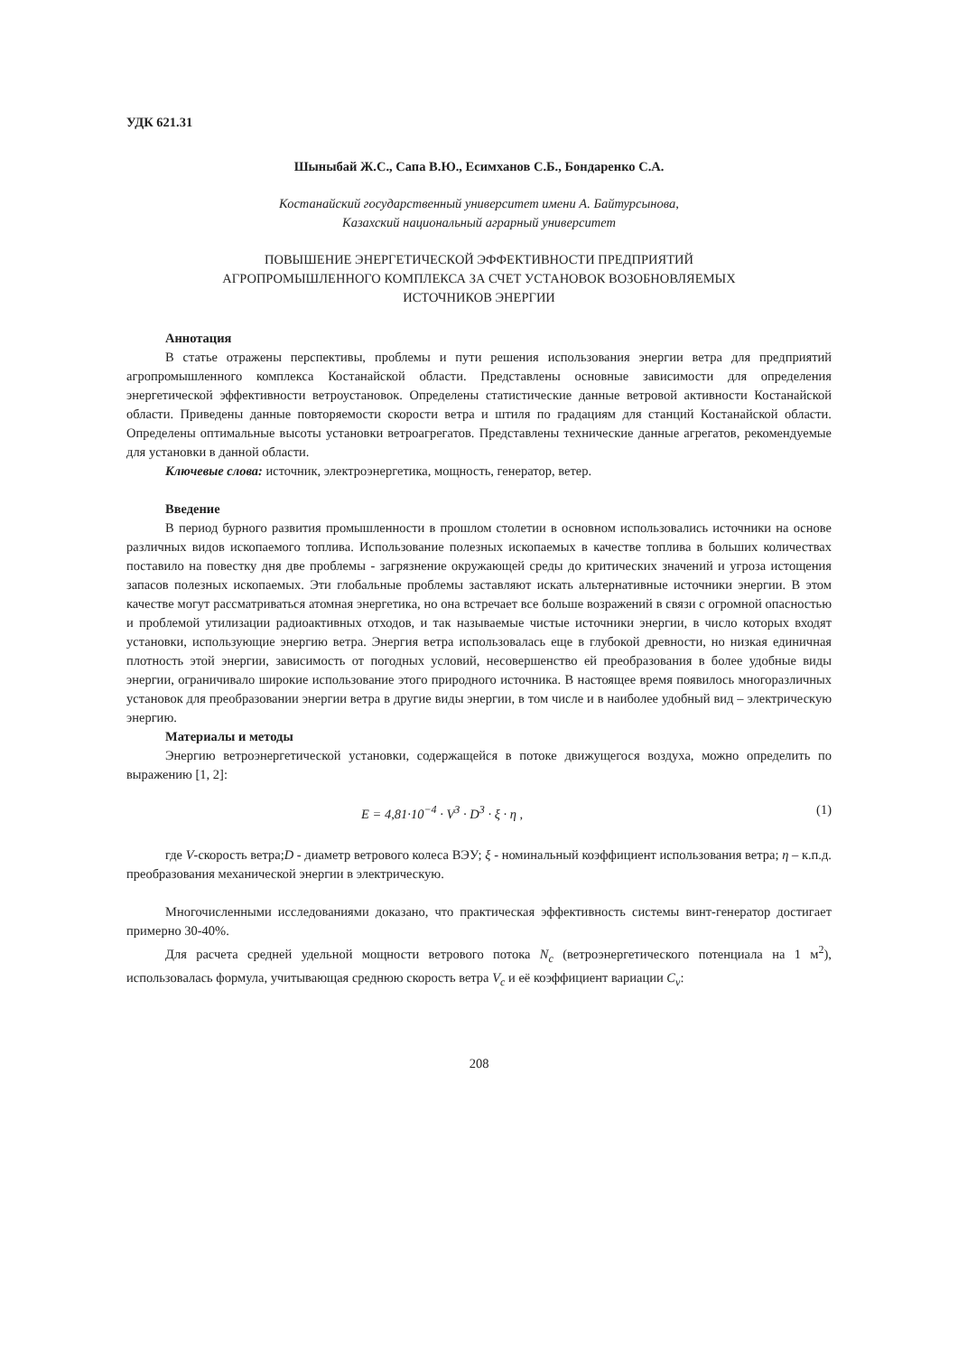УДК 621.31
Шыныбай Ж.С., Сапа В.Ю., Есимханов С.Б., Бондаренко С.А.
Костанайский государственный университет имени А. Байтурсынова,
Казахский национальный аграрный университет
ПОВЫШЕНИЕ ЭНЕРГЕТИЧЕСКОЙ ЭФФЕКТИВНОСТИ ПРЕДПРИЯТИЙ
АГРОПРОМЫШЛЕННОГО КОМПЛЕКСА ЗА СЧЕТ УСТАНОВОК ВОЗОБНОВЛЯЕМЫХ
ИСТОЧНИКОВ ЭНЕРГИИ
Аннотация
В статье отражены перспективы, проблемы и пути решения использования энергии ветра для предприятий агропромышленного комплекса Костанайской области. Представлены основные зависимости для определения энергетической эффективности ветроустановок. Определены статистические данные ветровой активности Костанайской области. Приведены данные повторяемости скорости ветра и штиля по градациям для станций Костанайской области. Определены оптимальные высоты установки ветроагрегатов. Представлены технические данные агрегатов, рекомендуемые для установки в данной области.
Ключевые слова: источник, электроэнергетика, мощность, генератор, ветер.
Введение
В период бурного развития промышленности в прошлом столетии в основном использовались источники на основе различных видов ископаемого топлива. Использование полезных ископаемых в качестве топлива в больших количествах поставило на повестку дня две проблемы - загрязнение окружающей среды до критических значений и угроза истощения запасов полезных ископаемых. Эти глобальные проблемы заставляют искать альтернативные источники энергии. В этом качестве могут рассматриваться атомная энергетика, но она встречает все больше возражений в связи с огромной опасностью и проблемой утилизации радиоактивных отходов, и так называемые чистые источники энергии, в число которых входят установки, использующие энергию ветра. Энергия ветра использовалась еще в глубокой древности, но низкая единичная плотность этой энергии, зависимость от погодных условий, несовершенство ей преобразования в более удобные виды энергии, ограничивало широкие использование этого природного источника. В настоящее время появилось многоразличных установок для преобразовании энергии ветра в другие виды энергии, в том числе и в наиболее удобный вид – электрическую энергию.
Материалы и методы
Энергию ветроэнергетической установки, содержащейся в потоке движущегося воздуха, можно определить по выражению [1, 2]:
E = 4,81·10<sup>−4</sup> · V<sup>3</sup> · D<sup>3</sup> · ξ · η , (1)
где V-скорость ветра;D - диаметр ветрового колеса ВЭУ; ξ - номинальный коэффициент использования ветра; η – к.п.д. преобразования механической энергии в электрическую.
Многочисленными исследованиями доказано, что практическая эффективность системы винт-генератор достигает примерно 30-40%.
Для расчета средней удельной мощности ветрового потока N<sub>c</sub> (ветроэнергетического потенциала на 1 м<sup>2</sup>), использовалась формула, учитывающая среднюю скорость ветра V<sub>c</sub> и её коэффициент вариации C<sub>v</sub>:
208